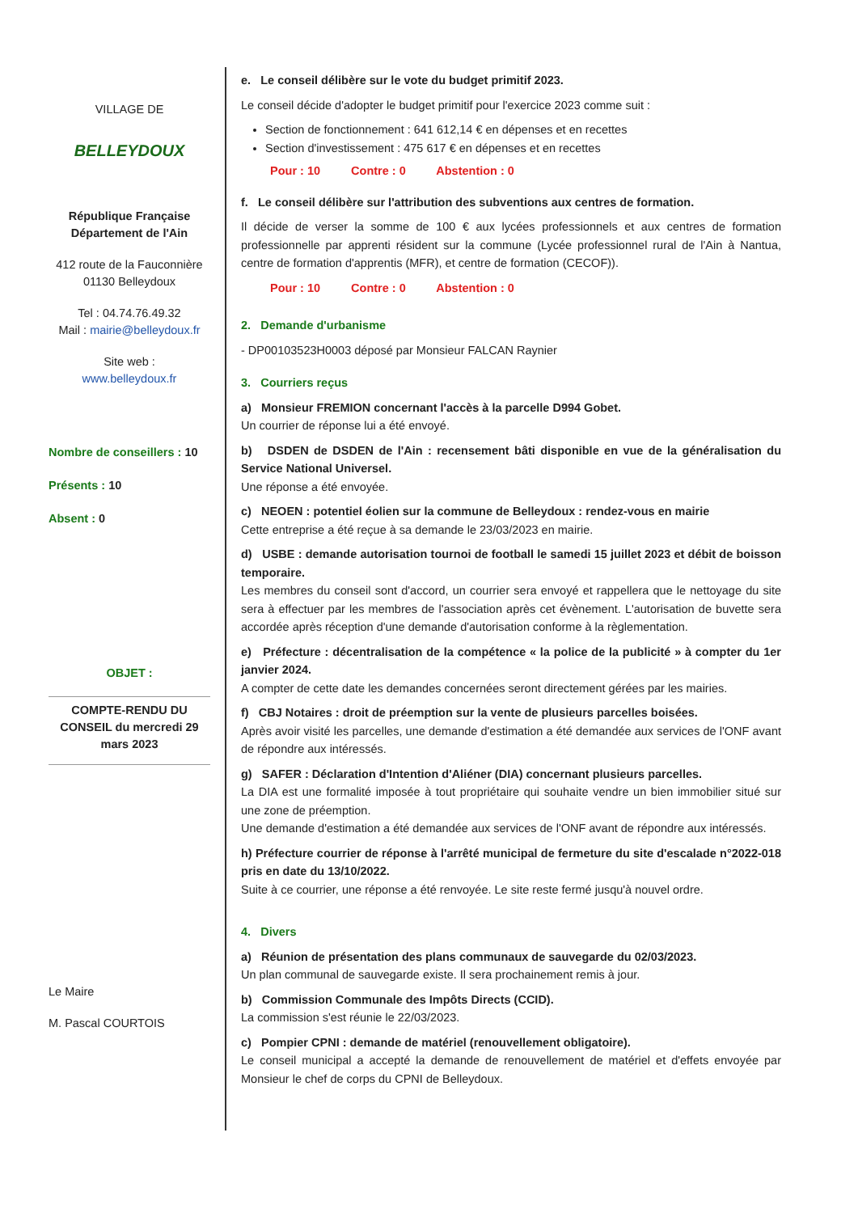VILLAGE DE
BELLEYDOUX
République Française
Département de l'Ain
412 route de la Fauconnière
01130 Belleydoux
Tel : 04.74.76.49.32
Mail : mairie@belleydoux.fr
Site web :
www.belleydoux.fr
Nombre de conseillers : 10
Présents : 10
Absent : 0
OBJET :
COMPTE-RENDU DU CONSEIL du mercredi 29 mars 2023
Le Maire
M. Pascal COURTOIS
e. Le conseil délibère sur le vote du budget primitif 2023.
Le conseil décide d'adopter le budget primitif pour l'exercice 2023 comme suit :
Section de fonctionnement : 641 612,14 € en dépenses et en recettes
Section d'investissement : 475 617 € en dépenses et en recettes
Pour : 10 Contre : 0 Abstention : 0
f. Le conseil délibère sur l'attribution des subventions aux centres de formation.
Il décide de verser la somme de 100 € aux lycées professionnels et aux centres de formation professionnelle par apprenti résident sur la commune (Lycée professionnel rural de l'Ain à Nantua, centre de formation d'apprentis (MFR), et centre de formation (CECOF)).
Pour : 10 Contre : 0 Abstention : 0
2. Demande d'urbanisme
- DP00103523H0003 déposé par Monsieur FALCAN Raynier
3. Courriers reçus
a) Monsieur FREMION concernant l'accès à la parcelle D994 Gobet.
Un courrier de réponse lui a été envoyé.
b) DSDEN de DSDEN de l'Ain : recensement bâti disponible en vue de la généralisation du Service National Universel.
Une réponse a été envoyée.
c) NEOEN : potentiel éolien sur la commune de Belleydoux : rendez-vous en mairie
Cette entreprise a été reçue à sa demande le 23/03/2023 en mairie.
d) USBE : demande autorisation tournoi de football le samedi 15 juillet 2023 et débit de boisson temporaire.
Les membres du conseil sont d'accord, un courrier sera envoyé et rappellera que le nettoyage du site sera à effectuer par les membres de l'association après cet évènement. L'autorisation de buvette sera accordée après réception d'une demande d'autorisation conforme à la règlementation.
e) Préfecture : décentralisation de la compétence « la police de la publicité » à compter du 1er janvier 2024.
A compter de cette date les demandes concernées seront directement gérées par les mairies.
f) CBJ Notaires : droit de préemption sur la vente de plusieurs parcelles boisées.
Après avoir visité les parcelles, une demande d'estimation a été demandée aux services de l'ONF avant de répondre aux intéressés.
g) SAFER : Déclaration d'Intention d'Aliéner (DIA) concernant plusieurs parcelles.
La DIA est une formalité imposée à tout propriétaire qui souhaite vendre un bien immobilier situé sur une zone de préemption.
Une demande d'estimation a été demandée aux services de l'ONF avant de répondre aux intéressés.
h) Préfecture courrier de réponse à l'arrêté municipal de fermeture du site d'escalade n°2022-018 pris en date du 13/10/2022.
Suite à ce courrier, une réponse a été renvoyée. Le site reste fermé jusqu'à nouvel ordre.
4. Divers
a) Réunion de présentation des plans communaux de sauvegarde du 02/03/2023.
Un plan communal de sauvegarde existe. Il sera prochainement remis à jour.
b) Commission Communale des Impôts Directs (CCID).
La commission s'est réunie le 22/03/2023.
c) Pompier CPNI : demande de matériel (renouvellement obligatoire).
Le conseil municipal a accepté la demande de renouvellement de matériel et d'effets envoyée par Monsieur le chef de corps du CPNI de Belleydoux.